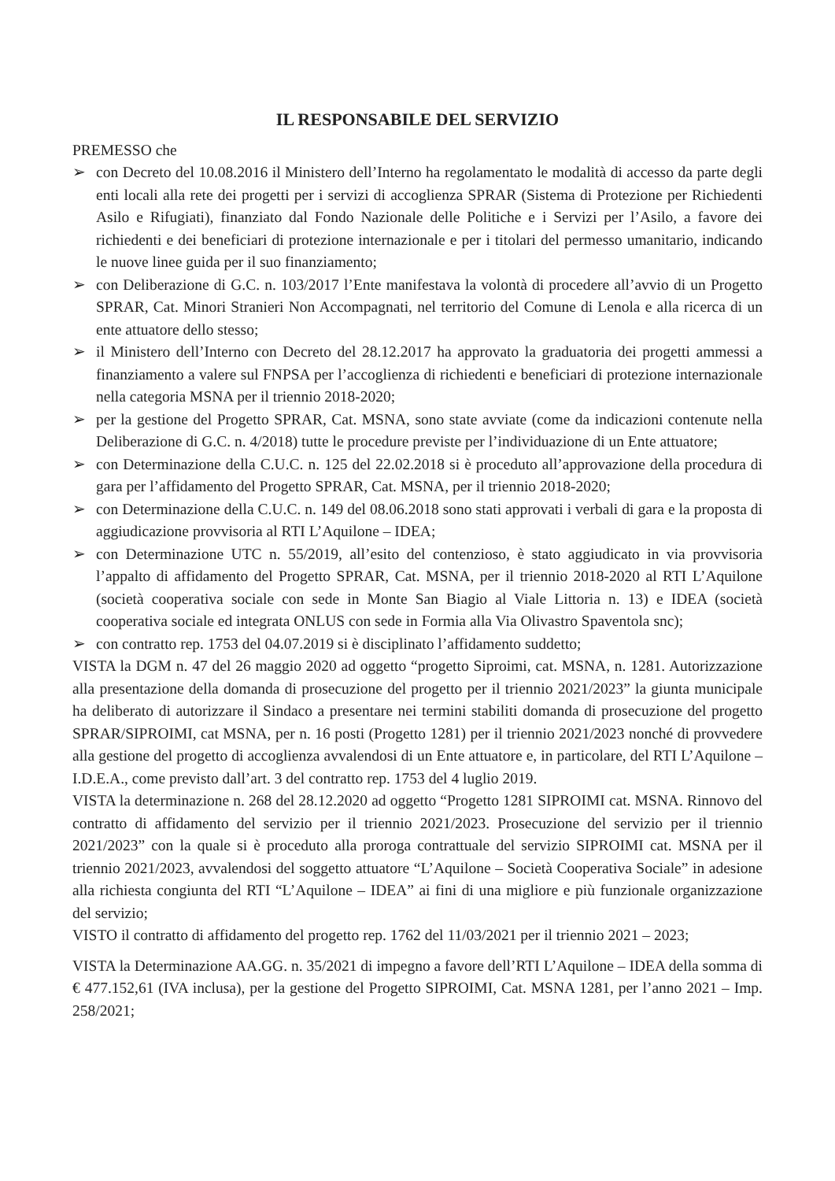IL RESPONSABILE DEL SERVIZIO
PREMESSO che
➢ con Decreto del 10.08.2016 il Ministero dell’Interno ha regolamentato le modalità di accesso da parte degli enti locali alla rete dei progetti per i servizi di accoglienza SPRAR (Sistema di Protezione per Richiedenti Asilo e Rifugiati), finanziato dal Fondo Nazionale delle Politiche e i Servizi per l’Asilo, a favore dei richiedenti e dei beneficiari di protezione internazionale e per i titolari del permesso umanitario, indicando le nuove linee guida per il suo finanziamento;
➢ con Deliberazione di G.C. n. 103/2017 l’Ente manifestava la volontà di procedere all’avvio di un Progetto SPRAR, Cat. Minori Stranieri Non Accompagnati, nel territorio del Comune di Lenola e alla ricerca di un ente attuatore dello stesso;
➢ il Ministero dell’Interno con Decreto del 28.12.2017 ha approvato la graduatoria dei progetti ammessi a finanziamento a valere sul FNPSA per l’accoglienza di richiedenti e beneficiari di protezione internazionale nella categoria MSNA per il triennio 2018-2020;
➢ per la gestione del Progetto SPRAR, Cat. MSNA, sono state avviate (come da indicazioni contenute nella Deliberazione di G.C. n. 4/2018) tutte le procedure previste per l’individuazione di un Ente attuatore;
➢ con Determinazione della C.U.C. n. 125 del 22.02.2018 si è proceduto all’approvazione della procedura di gara per l’affidamento del Progetto SPRAR, Cat. MSNA, per il triennio 2018-2020;
➢ con Determinazione della C.U.C. n. 149 del 08.06.2018 sono stati approvati i verbali di gara e la proposta di aggiudicazione provvisoria al RTI L’Aquilone – IDEA;
➢ con Determinazione UTC n. 55/2019, all’esito del contenzioso, è stato aggiudicato in via provvisoria l’appalto di affidamento del Progetto SPRAR, Cat. MSNA, per il triennio 2018-2020 al RTI L’Aquilone (società cooperativa sociale con sede in Monte San Biagio al Viale Littoria n. 13) e IDEA (società cooperativa sociale ed integrata ONLUS con sede in Formia alla Via Olivastro Spaventola snc);
➢ con contratto rep. 1753 del 04.07.2019 si è disciplinato l’affidamento suddetto;
VISTA la DGM n. 47 del 26 maggio 2020 ad oggetto “progetto Siproimi, cat. MSNA, n. 1281. Autorizzazione alla presentazione della domanda di prosecuzione del progetto per il triennio 2021/2023” la giunta municipale ha deliberato di autorizzare il Sindaco a presentare nei termini stabiliti domanda di prosecuzione del progetto SPRAR/SIPROIMI, cat MSNA, per n. 16 posti (Progetto 1281) per il triennio 2021/2023 nonché di provvedere alla gestione del progetto di accoglienza avvalendosi di un Ente attuatore e, in particolare, del RTI L’Aquilone – I.D.E.A., come previsto dall’art. 3 del contratto rep. 1753 del 4 luglio 2019.
VISTA la determinazione n. 268 del 28.12.2020 ad oggetto “Progetto 1281 SIPROIMI cat. MSNA. Rinnovo del contratto di affidamento del servizio per il triennio 2021/2023. Prosecuzione del servizio per il triennio 2021/2023” con la quale si è proceduto alla proroga contrattuale del servizio SIPROIMI cat. MSNA per il triennio 2021/2023, avvalendosi del soggetto attuatore “L’Aquilone – Società Cooperativa Sociale” in adesione alla richiesta congiunta del RTI “L’Aquilone – IDEA” ai fini di una migliore e più funzionale organizzazione del servizio;
VISTO il contratto di affidamento del progetto rep. 1762 del 11/03/2021 per il triennio 2021 – 2023;
VISTA la Determinazione AA.GG. n. 35/2021 di impegno a favore dell’RTI L’Aquilone – IDEA della somma di € 477.152,61 (IVA inclusa), per la gestione del Progetto SIPROIMI, Cat. MSNA 1281, per l’anno 2021 – Imp. 258/2021;